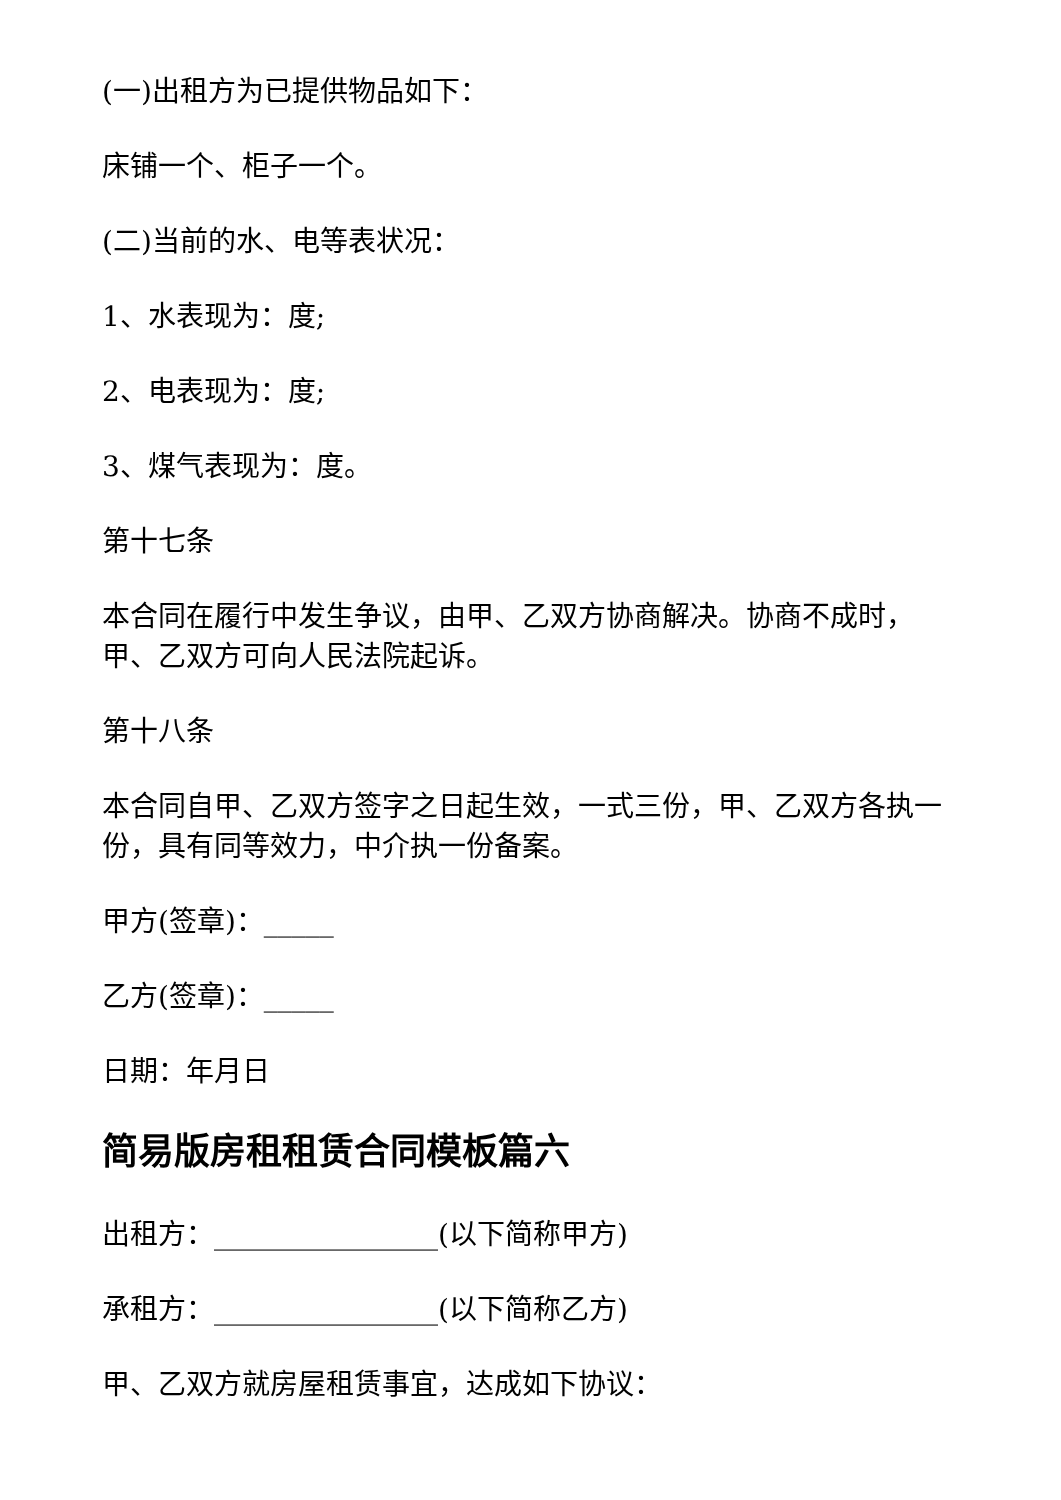(一)出租方为已提供物品如下：
床铺一个、柜子一个。
(二)当前的水、电等表状况：
1、水表现为：度;
2、电表现为：度;
3、煤气表现为：度。
第十七条
本合同在履行中发生争议，由甲、乙双方协商解决。协商不成时，甲、乙双方可向人民法院起诉。
第十八条
本合同自甲、乙双方签字之日起生效，一式三份，甲、乙双方各执一份，具有同等效力，中介执一份备案。
甲方(签章)：_____
乙方(签章)：_____
日期：年月日
简易版房租租赁合同模板篇六
出租方：________________(以下简称甲方)
承租方：________________(以下简称乙方)
甲、乙双方就房屋租赁事宜，达成如下协议：